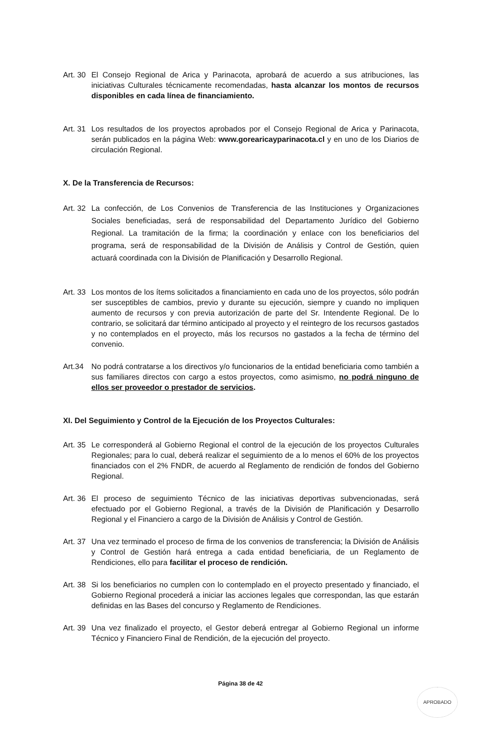Art. 30
El Consejo Regional de Arica y Parinacota, aprobará de acuerdo a sus atribuciones, las iniciativas Culturales técnicamente recomendadas, hasta alcanzar los montos de recursos disponibles en cada línea de financiamiento.
Art. 31
Los resultados de los proyectos aprobados por el Consejo Regional de Arica y Parinacota, serán publicados en la página Web: www.gorearicayparinacota.cl y en uno de los Diarios de circulación Regional.
X. De la Transferencia de Recursos:
Art. 32
La confección, de Los Convenios de Transferencia de las Instituciones y Organizaciones Sociales beneficiadas, será de responsabilidad del Departamento Jurídico del Gobierno Regional. La tramitación de la firma; la coordinación y enlace con los beneficiarios del programa, será de responsabilidad de la División de Análisis y Control de Gestión, quien actuará coordinada con la División de Planificación y Desarrollo Regional.
Art. 33
Los montos de los ítems solicitados a financiamiento en cada uno de los proyectos, sólo podrán ser susceptibles de cambios, previo y durante su ejecución, siempre y cuando no impliquen aumento de recursos y con previa autorización de parte del Sr. Intendente Regional. De lo contrario, se solicitará dar término anticipado al proyecto y el reintegro de los recursos gastados y no contemplados en el proyecto, más los recursos no gastados a la fecha de término del convenio.
Art.34 No podrá contratarse a los directivos y/o funcionarios de la entidad beneficiaria como también a sus familiares directos con cargo a estos proyectos, como asimismo, no podrá ninguno de ellos ser proveedor o prestador de servicios.
XI. Del Seguimiento y Control de la Ejecución de los Proyectos Culturales:
Art. 35
Le corresponderá al Gobierno Regional el control de la ejecución de los proyectos Culturales Regionales; para lo cual, deberá realizar el seguimiento de a lo menos el 60% de los proyectos financiados con el 2% FNDR, de acuerdo al Reglamento de rendición de fondos del Gobierno Regional.
Art. 36
El proceso de seguimiento Técnico de las iniciativas deportivas subvencionadas, será efectuado por el Gobierno Regional, a través de la División de Planificación y Desarrollo Regional y el Financiero a cargo de la División de Análisis y Control de Gestión.
Art. 37
Una vez terminado el proceso de firma de los convenios de transferencia; la División de Análisis y Control de Gestión hará entrega a cada entidad beneficiaria, de un Reglamento de Rendiciones, ello para facilitar el proceso de rendición.
Art. 38
Si los beneficiarios no cumplen con lo contemplado en el proyecto presentado y financiado, el Gobierno Regional procederá a iniciar las acciones legales que correspondan, las que estarán definidas en las Bases del concurso y Reglamento de Rendiciones.
Art. 39
Una vez finalizado el proyecto, el Gestor deberá entregar al Gobierno Regional un informe Técnico y Financiero Final de Rendición, de la ejecución del proyecto.
Página 38 de 42
APROBADO